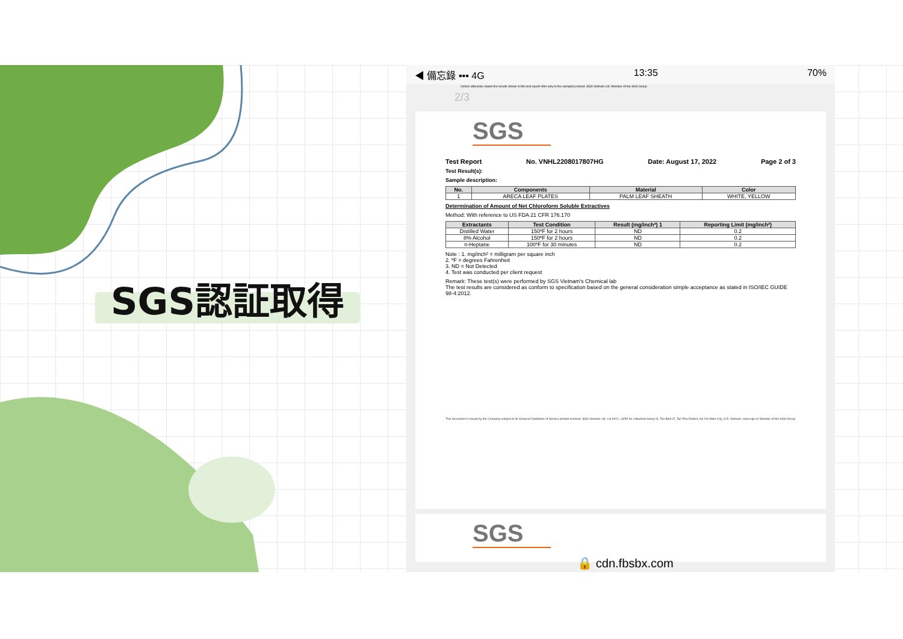SGS認証取得
◀ 備忘錄 ▪▪▪ 4G 13:35 70%
Unless otherwise stated the results shown in this test report refer only to the sample(s) tested. SGS Vietnam Ltd. Member of the SGS Group
2/3
SGS
Test Report No. VNHL2208017807HG Date: August 17, 2022 Page 2 of 3
Test Result(s):
Sample description:
| No. | Components | Material | Color |
| --- | --- | --- | --- |
| 1 | ARECA LEAF PLATES | PALM LEAF SHEATH | WHITE, YELLOW |
Determination of Amount of Net Chloroform Soluble Extractives
Method: With reference to US FDA 21 CFR 176.170
| Extractants | Test Condition | Result (mg/inch²) 1 | Reporting Limit (mg/inch²) |
| --- | --- | --- | --- |
| Distilled Water | 150ºF for 2 hours | ND | 0.2 |
| 8% Alcohol | 150ºF for 2 hours | ND | 0.2 |
| n-Heptane | 100ºF for 30 minutes | ND | 0.2 |
Note : 1. mg/inch² = milligram per square inch
2. ºF = degrees Fahrenheit
3. ND = Not Detected
4. Test was conducted per client request
Remark: These test(s) were performed by SGS Vietnam's Chemical lab
The test results are considered as conform to specification based on the general consideration simple acceptance as stated in ISO/IEC GUIDE 98-4:2012.
This document is issued by the Company subject to its General Conditions of Service printed overleaf. SGS Vietnam Ltd. Lot III/21, 19/5A St. Industrial Group III, Tan Binh IZ, Tan Phu District, Ho Chi Minh City, S.R. Vietnam. www.sgs.vn Member of the SGS Group
SGS
🔒 cdn.fbsbx.com